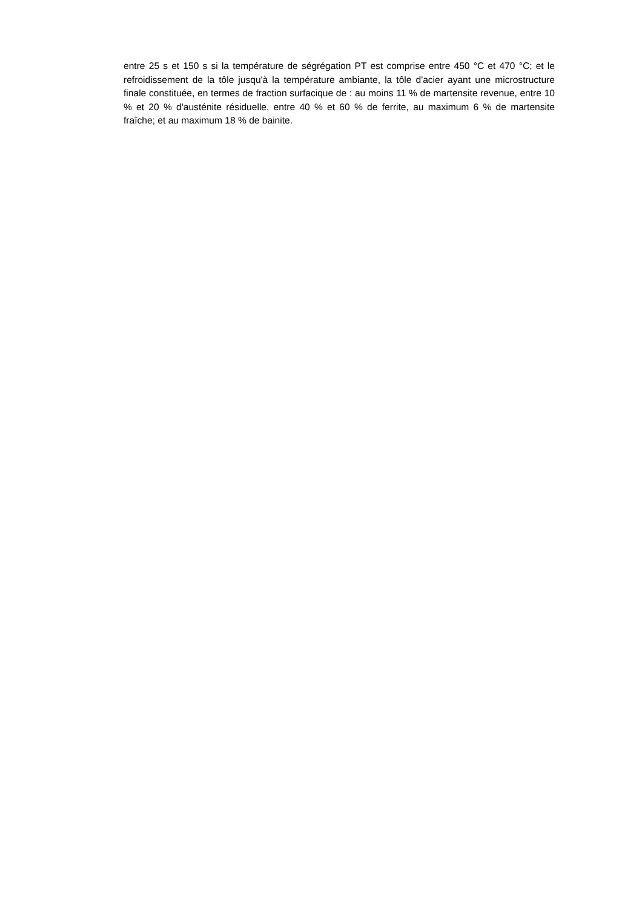entre 25 s et 150 s si la température de ségrégation PT est comprise entre 450 °C et 470 °C; et le refroidissement de la tôle jusqu'à la température ambiante, la tôle d'acier ayant une microstructure finale constituée, en termes de fraction surfacique de : au moins 11 % de martensite revenue, entre 10 % et 20 % d'austénite résiduelle, entre 40 % et 60 % de ferrite, au maximum 6 % de martensite fraîche; et au maximum 18 % de bainite.